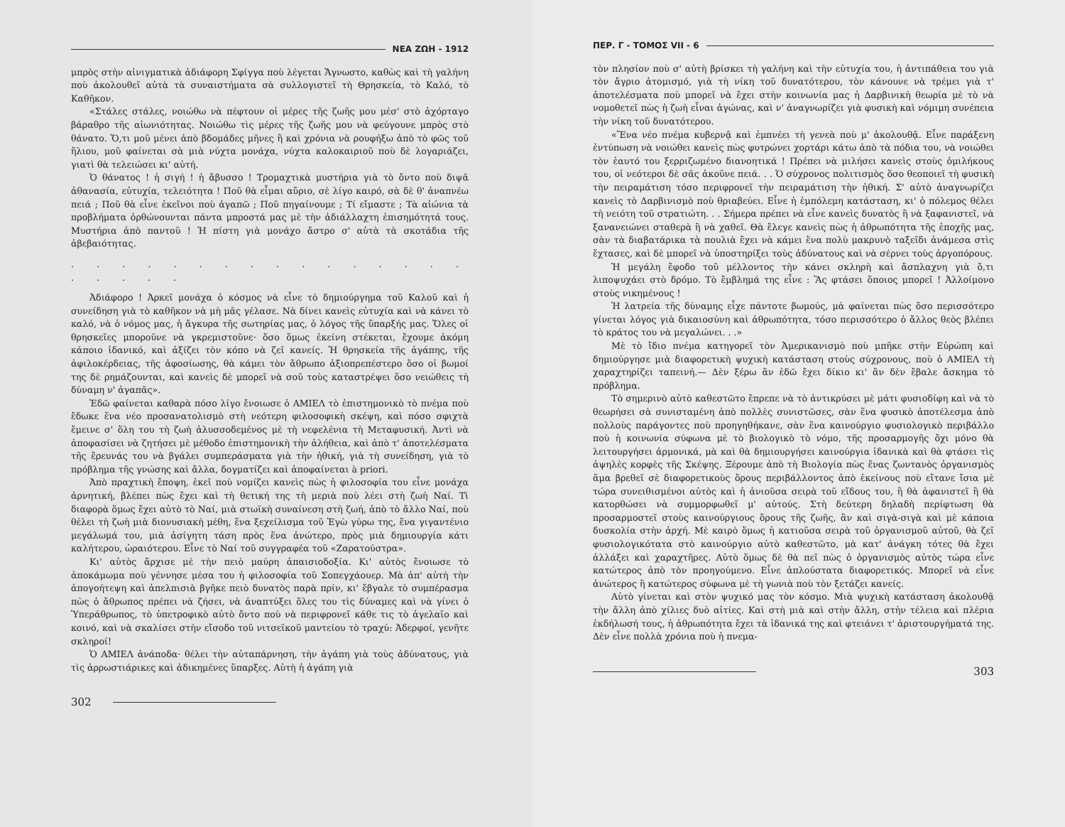ΝΕΑ ΖΩΗ - 1912
μπρὸς στὴν αἰνιγματικὰ ἀδιάφορη Σφίγγα ποὺ λέγεται Ἄγνωστο, καθὼς καὶ τὴ γαλήνη ποὺ ἀκολουθεῖ αὐτὰ τὰ συναιστήματα σὰ συλλογιστεῖ τὴ Θρησκεία, τὸ Καλό, τὸ Καθῆκον.
«Στάλες στάλες, νοιώθω νὰ πέφτουν οἱ μέρες τῆς ζωῆς μου μέσ' στὸ ἀχόρταγο βάραθρο τῆς αἰωνιότητας. Νοιώθω τὶς μέρες τῆς ζωῆς μου νὰ φεύγουνε μπρὸς στὸ θάνατο. Ὅ,τι μοῦ μένει ἀπὸ βδομάδες μῆνες ἢ καὶ χρόνια νὰ ρουφήξω ἀπὸ τὸ φῶς τοῦ ἥλιου, μοῦ φαίνεται σὰ μιὰ νύχτα μονάχα, νύχτα καλοκαιριοῦ ποὺ δὲ λογαριάζει, γιατὶ θὰ τελειώσει κι' αὐτή.
Ὁ θάνατος ! ἡ σιγή ! ἡ ἄβυσσο ! Τρομαχτικὰ μυστήρια γιὰ τὸ ὄντο ποὺ διψᾶ ἀθανασία, εὐτυχία, τελειότητα ! Ποῦ θὰ εἶμαι αὔριο, σὲ λίγο καιρό, σὰ δὲ θ' ἀναπνέω πειά ; Ποῦ θὰ εἶνε ἐκεῖνοι ποὺ ἀγαπῶ ; Ποῦ πηγαίνουμε ; Τί εἴμαστε ; Τὰ αἰώνια τὰ προβλήματα ὀρθώνουνται πάντα μπροστά μας μὲ τὴν ἀδιάλλαχτη ἐπισημότητά τους. Μυστήρια ἀπὸ παντοῦ ! Ἡ πίστη γιὰ μονάχο ἄστρο σ' αὐτὰ τὰ σκοτάδια τῆς ἀβεβαιότητας.
. . . . . . . . . . . . . . . . . . . . .
Ἀδιάφορο ! Ἀρκεῖ μονάχα ὁ κόσμος νὰ εἶνε τὸ δημιούργημα τοῦ Καλοῦ καὶ ἡ συνείδηση γιὰ τὸ καθῆκον νὰ μὴ μᾶς γέλασε. Νὰ δίνει κανεὶς εὐτυχία καὶ νὰ κάνει τὸ καλό, νὰ ὁ νόμος μας, ἡ ἄγκυρα τῆς σωτηρίας μας, ὁ λόγος τῆς ὕπαρξής μας. Ὅλες οἱ θρησκεῖες μποροῦνε νὰ γκρεμιστοῦνε· ὅσο ὅμως ἐκείνη στέκεται, ἔχουμε ἀκόμη κάποιο ἰδανικό, καὶ ἀξίζει τὸν κόπο νὰ ζεῖ κανείς. Ἡ θρησκεία τῆς ἀγάπης, τῆς ἀφιλοκέρδειας, τῆς ἀφοσίωσης, θὰ κάμει τὸν ἄθρωπο ἀξιοπρεπέστερο ὅσο οἱ βωμοί της δὲ ρημάζουνται, καὶ κανεὶς δὲ μπορεῖ νὰ σοῦ τοὺς καταστρέψει ὅσο νειώθεις τὴ δύναμη ν' ἀγαπᾶς».
Ἐδῶ φαίνεται καθαρὰ πόσο λίγο ἔνοιωσε ὁ ΑΜΙΕΛ τὸ ἐπιστημονικὸ τὸ πνέμα ποὺ ἔδωκε ἕνα νέο προσανατολισμὸ στὴ νεότερη φιλοσοφικὴ σκέψη, καὶ πόσο σφιχτὰ ἔμεινε σ' ὅλη του τὴ ζωὴ ἀλυσσοδεμένος μὲ τὴ νεφελένια τὴ Μεταφυσική. Ἀντὶ νὰ ἀποφασίσει νὰ ζητήσει μὲ μέθοδο ἐπιστημονικὴ τὴν ἀλήθεια, καὶ ἀπὸ τ' ἀποτελέσματα τῆς ἔρευνάς του νὰ βγάλει συμπεράσματα γιὰ τὴν ἠθική, γιὰ τὴ συνείδηση, γιὰ τὸ πρόβλημα τῆς γνώσης καὶ ἄλλα, δογματίζει καὶ ἀποφαίνεται à priori.
Ἀπὸ πραχτικὴ ἔποψη, ἐκεῖ ποὺ νομίζει κανεὶς πὼς ἡ φιλοσοφία του εἶνε μονάχα ἀρνητική, βλέπει πὼς ἔχει καὶ τὴ θετική της τὴ μεριὰ ποὺ λέει στὴ ζωὴ Ναί. Τὶ διαφορὰ ὅμως ἔχει αὐτὸ τὸ Ναί, μιὰ στωϊκὴ συναίνεση στὴ ζωή, ἀπὸ τὸ ἄλλο Ναί, ποὺ θέλει τὴ ζωὴ μιὰ διονυσιακὴ μέθη, ἕνα ξεχείλισμα τοῦ Ἐγὼ γύρω της, ἕνα γιγαντένιο μεγάλωμά του, μιὰ ἀσίγητη τάση πρὸς ἕνα ἀνώτερο, πρὸς μιὰ δημιουργία κάτι καλήτερου, ὡραιότερου. Εἶνε τὸ Ναί τοῦ συγγραφέα τοῦ «Ζαρατούστρα».
Κι' αὐτὸς ἄρχισε μὲ τὴν πειὸ μαύρη ἀπαισιοδοξία. Κι' αὐτὸς ἔνοιωσε τὸ ἀποκάμωμα ποὺ γέννησε μέσα του ἡ φιλοσοφία τοῦ Σοπεγχάουερ. Μὰ ἀπ' αὐτὴ τὴν ἀπογοήτεψη καὶ ἀπελπισιὰ βγῆκε πειὸ δυνατὸς παρὰ πρίν, κι' ἔβγαλε τὸ συμπέρασμα πὼς ὁ ἄθρωπος πρέπει νὰ ζήσει, νὰ ἀναπτύξει ὅλες του τὶς δύναμες καὶ νὰ γίνει ὁ Ὑπεράθρωπος, τὸ ὑπετροφικὸ αὐτὸ ὄντο ποὺ νὰ περιφρονεῖ κάθε τις τὸ ἀγελαῖο καὶ κοινό, καὶ νὰ σκαλίσει στὴν εἴσοδο τοῦ νιτσεϊκοῦ μαντείου τὸ τραχύ: Ἀδερφοί, γενῆτε σκληροί!
Ὁ ΑΜΙΕΛ ἀνάποδα· θέλει τὴν αὐταπάρνηση, τὴν ἀγάπη γιὰ τοὺς ἀδύνατους, γιὰ τὶς ἀρρωστιάρικες καὶ ἀδικημένες ὕπαρξες. Αὐτὴ ἡ ἀγάπη γιὰ
302
ΠΕΡ. Γ - ΤΟΜΟΣ VII - 6
τὸν πλησίον ποὺ σ' αὐτὴ βρίσκει τὴ γαλήνη καὶ τὴν εὐτυχία του, ἡ ἀντιπάθεια του γιὰ τὸν ἄγριο ἀτομισμό, γιὰ τὴ νίκη τοῦ δυνατότερου, τὸν κάνουνε νὰ τρέμει γιὰ τ' ἀποτελέσματα ποὺ μπορεῖ νὰ ἔχει στὴν κοινωνία μας ἡ Δαρβινικὴ θεωρία μὲ τὸ νὰ νομοθετεῖ πὼς ἡ ζωὴ εἶναι ἀγώνας, καὶ ν' ἀναγνωρίζει γιὰ φυσικὴ καὶ νόμιμη συνέπεια τὴν νίκη τοῦ δυνατότερου.
«Ἕνα νέο πνέμα κυβερνᾷ καὶ ἐμπνέει τὴ γενεὰ ποὺ μ' ἀκολουθᾷ. Εἶνε παράξενη ἐντύπωση νὰ νοιώθει κανεὶς πὼς φυτρώνει χορτάρι κάτω ἀπὸ τὰ πόδια του, νὰ νοιώθει τὸν ἑαυτό του ξερριζωμένο διανοητικά ! Πρέπει νὰ μιλήσει κανεὶς στοὺς ὁμιλήκους του, οἱ νεότεροι δὲ σᾶς ἀκοῦνε πειά. . . Ὁ σύχρονος πολιτισμὸς ὅσο θεοποιεῖ τὴ φυσικὴ τὴν πειραμάτιση τόσο περιφρονεῖ τὴν πειραμάτιση τὴν ἠθική. Σ' αὐτὸ ἀναγνωρίζει κανεὶς τὸ Δαρβινισμὸ ποὺ θριαβεύει. Εἶνε ἡ ἐμπόλεμη κατάσταση, κι' ὁ πόλεμος θέλει τὴ νειότη τοῦ στρατιώτη. . . Σήμερα πρέπει νὰ εἶνε κανεὶς δυνατὸς ἢ νὰ ξαφανιστεῖ, νὰ ξανανειώνει σταθερὰ ἢ νὰ χαθεῖ. Θὰ ἔλεγε κανεὶς πὼς ἡ ἀθρωπότητα τῆς ἐποχῆς μας, σὰν τὰ διαβατάρικα τὰ πουλιὰ ἔχει νὰ κάμει ἕνα πολὺ μακρυνὸ ταξεῖδι ἀνάμεσα στὶς ἔχτασες, καὶ δὲ μπορεῖ νὰ ὑποστηρίξει τοὺς ἀδύνατους καὶ νὰ σέρνει τοὺς ἀργοπόρους.
Ἡ μεγάλη ἔφοδο τοῦ μέλλοντος τὴν κάνει σκληρὴ καὶ ἄσπλαχνη γιὰ ὅ,τι λιποψυχάει στὸ δρόμο. Τὸ ἔμβλημά της εἶνε : Ἂς φτάσει ὅποιος μπορεῖ ! Ἀλλοίμονο στοὺς νικημένους !
Ἡ λατρεία τῆς δύναμης εἶχε πάντοτε βωμούς, μὰ φαίνεται πὼς ὅσο περισσότερο γίνεται λόγος γιὰ δικαιοσύνη καὶ ἀθρωπότητα, τόσο περισσότερο ὁ ἄλλος θεὸς βλέπει τὸ κράτος του νὰ μεγαλώνει. . .»
Μὲ τὸ ἴδιο πνέμα κατηγορεῖ τὸν Ἀμερικανισμὸ ποὺ μπῆκε στὴν Εὐρώπη καὶ δημιούργησε μιὰ διαφορετικὴ ψυχικὴ κατάσταση στοὺς σύχρονους, ποὺ ὁ ΑΜΙΕΛ τὴ χαραχτηρίζει ταπεινή.— Δὲν ξέρω ἂν ἐδῶ ἔχει δίκιο κι' ἂν δὲν ἔβαλε ἄσκημα τὸ πρόβλημα.
Τὸ σημερινὸ αὐτὸ καθεστῶτο ἔπρεπε νὰ τὸ ἀντικρύσει μὲ μάτι φυσιοδίφη καὶ νὰ τὸ θεωρήσει σὰ συνισταμένη ἀπὸ πολλὲς συνιστῶσες, σὰν ἕνα φυσικὸ ἀποτέλεσμα ἀπὸ πολλοὺς παράγοντες ποὺ προηγηθήκανε, σὰν ἕνα καινούργιο φυσιολογικὸ περιβάλλο ποὺ ἡ κοινωνία σύφωνα μὲ τὸ βιολογικὸ τὸ νόμο, τῆς προσαρμογῆς ὄχι μόνο θὰ λειτουργήσει ἁρμονικά, μὰ καὶ θὰ δημιουργήσει καινούργια ἰδανικὰ καὶ θὰ φτάσει τὶς ἀψηλὲς κορφὲς τῆς Σκέψης. Ξέρουμε ἀπὸ τὴ Βιολογία πὼς ἕνας ζωντανὸς ὀργανισμὸς ἅμα βρεθεῖ σὲ διαφορετικοὺς ὅρους περιβάλλοντος ἀπὸ ἐκείνους ποὺ εἴτανε ἴσια μὲ τώρα συνειθισμένοι αὐτὸς καὶ ἡ ἀνιοῦσα σειρὰ τοῦ εἴδους του, ἢ θὰ ἀφανιστεῖ ἢ θὰ κατορθώσει νὰ συμμορφωθεῖ μ' αὐτούς. Στὴ δεύτερη δηλαδὴ περίφτωση θὰ προσαρμοστεῖ στοὺς καινούργιους ὅρους τῆς ζωῆς, ἂν καὶ σιγὰ-σιγὰ καὶ μὲ κάποια δυσκολία στὴν ἀρχή. Μὲ καιρὸ ὅμως ἡ κατιοῦσα σειρὰ τοῦ ὀργανισμοῦ αὐτοῦ, θὰ ζεῖ φυσιολογικότατα στὸ καινούργιο αὐτὸ καθεστῶτο, μὰ κατ' ἀνάγκη τότες θὰ ἔχει ἀλλάξει καὶ χαραχτῆρες. Αὐτὸ ὅμως δὲ θὰ πεῖ πὼς ὁ ὀργανισμὸς αὐτὸς τώρα εἶνε κατώτερος ἀπὸ τὸν προηγούμενο. Εἶνε ἁπλούστατα διαφορετικός. Μπορεῖ νὰ εἶνε ἀνώτερος ἢ κατώτερος σύφωνα μὲ τὴ γωνιὰ ποὺ τὸν ξετάζει κανείς.
Αὐτὸ γίνεται καὶ στὸν ψυχικό μας τὸν κόσμο. Μιὰ ψυχικὴ κατάσταση ἀκολουθᾷ τὴν ἄλλη ἀπὸ χίλιες δυὸ αἰτίες. Καὶ στὴ μιὰ καὶ στὴν ἄλλη, στὴν τέλεια καὶ πλέρια ἐκδήλωσή τους, ἡ ἀθρωπότητα ἔχει τὰ ἰδανικά της καὶ φτειάνει τ' ἀριστουργήματά της. Δὲν εἶνε πολλὰ χρόνια ποὺ ἡ πνεμα-
303